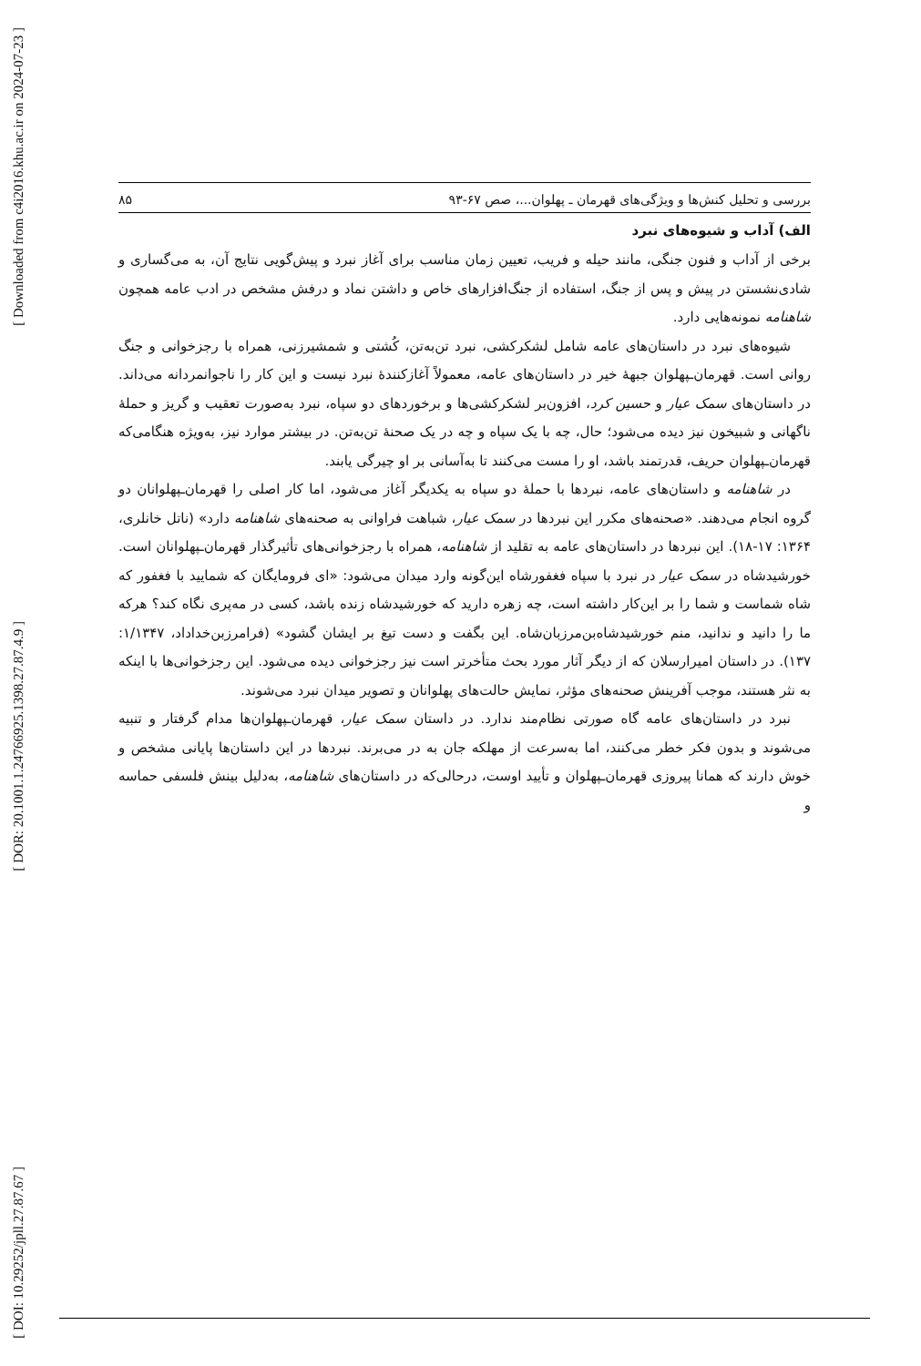[ Downloaded from c4i2016.khu.ac.ir on 2024-07-23 ]
[ DOR: 20.1001.1.24766925.1398.27.87.4.9 ]
[ DOI: 10.29252/jpll.27.87.67 ]
بررسی و تحلیل کنش‌ها و ویژگی‌های قهرمان ـ پهلوان...، صص ۶۷-۹۳ ۸۵
الف) آداب و شیوه‌های نبرد
برخی از آداب و فنون جنگی، مانند حیله و فریب، تعیین زمان مناسب برای آغاز نبرد و پیش‌گویی نتایج آن، به می‌گساری و شادی‌نشستن در پیش و پس از جنگ، استفاده از جنگ‌افزارهای خاص و داشتن نماد و درفش مشخص در ادب عامه همچون شاهنامه نمونه‌هایی دارد.
شیوه‌های نبرد در داستان‌های عامه شامل لشکرکشی، نبرد تن‌به‌تن، کُشتی و شمشیرزنی، همراه با رجزخوانی و جنگ روانی است. قهرمان‌ـپهلوان جبههٔ خیر در داستان‌های عامه، معمولاً آغازکنندهٔ نبرد نیست و این کار را ناجوانمردانه می‌داند. در داستان‌های سمک عیار و حسین کرد، افزون‌بر لشکرکشی‌ها و برخوردهای دو سپاه، نبرد به‌صورت تعقیب و گریز و حملهٔ ناگهانی و شبیخون نیز دیده می‌شود؛ حال، چه با یک سپاه و چه در یک صحنهٔ تن‌به‌تن. در بیشتر موارد نیز، به‌ویژه هنگامی‌که قهرمان‌ـپهلوان حریف، قدرتمند باشد، او را مست می‌کنند تا به‌آسانی بر او چیرگی یابند.
در شاهنامه و داستان‌های عامه، نبردها با حملهٔ دو سپاه به یکدیگر آغاز می‌شود، اما کار اصلی را قهرمان‌ـپهلوانان دو گروه انجام می‌دهند. «صحنه‌های مکرر این نبردها در سمک عیار، شباهت فراوانی به صحنه‌های شاهنامه دارد» (ناتل خانلری، ۱۳۶۴: ۱۷-۱۸). این نبردها در داستان‌های عامه به تقلید از شاهنامه، همراه با رجزخوانی‌های تأثیرگذار قهرمان‌ـپهلوانان است. خورشیدشاه در سمک عیار در نبرد با سپاه فغفورشاه این‌گونه وارد میدان می‌شود: «ای فرومایگان که شمایید با فغفور که شاه شماست و شما را بر این‌کار داشته است، چه زهره دارید که خورشیدشاه زنده باشد، کسی در مه‌پری نگاه کند؟ هرکه ما را دانید و ندانید، منم خورشیدشاه‌بن‌مرزبان‌شاه. این بگفت و دست تیغ بر ایشان گشود» (فرامرزبن‌خداداد، ۱/۱۳۴۷: ۱۳۷). در داستان امیرارسلان که از دیگر آثار مورد بحث متأخرتر است نیز رجزخوانی دیده می‌شود. این رجزخوانی‌ها با اینکه به نثر هستند، موجب آفرینش صحنه‌های مؤثر، نمایش حالت‌های پهلوانان و تصویر میدان نبرد می‌شوند.
نبرد در داستان‌های عامه گاه صورتی نظام‌مند ندارد. در داستان سمک عیار، قهرمان‌ـپهلوان‌ها مدام گرفتار و تنبیه می‌شوند و بدون فکر خطر می‌کنند، اما به‌سرعت از مهلکه جان به در می‌برند. نبردها در این داستان‌ها پایانی مشخص و خوش دارند که همانا پیروزی قهرمان‌ـپهلوان و تأیید اوست، درحالی‌که در داستان‌های شاهنامه، به‌دلیل بینش فلسفی حماسه و